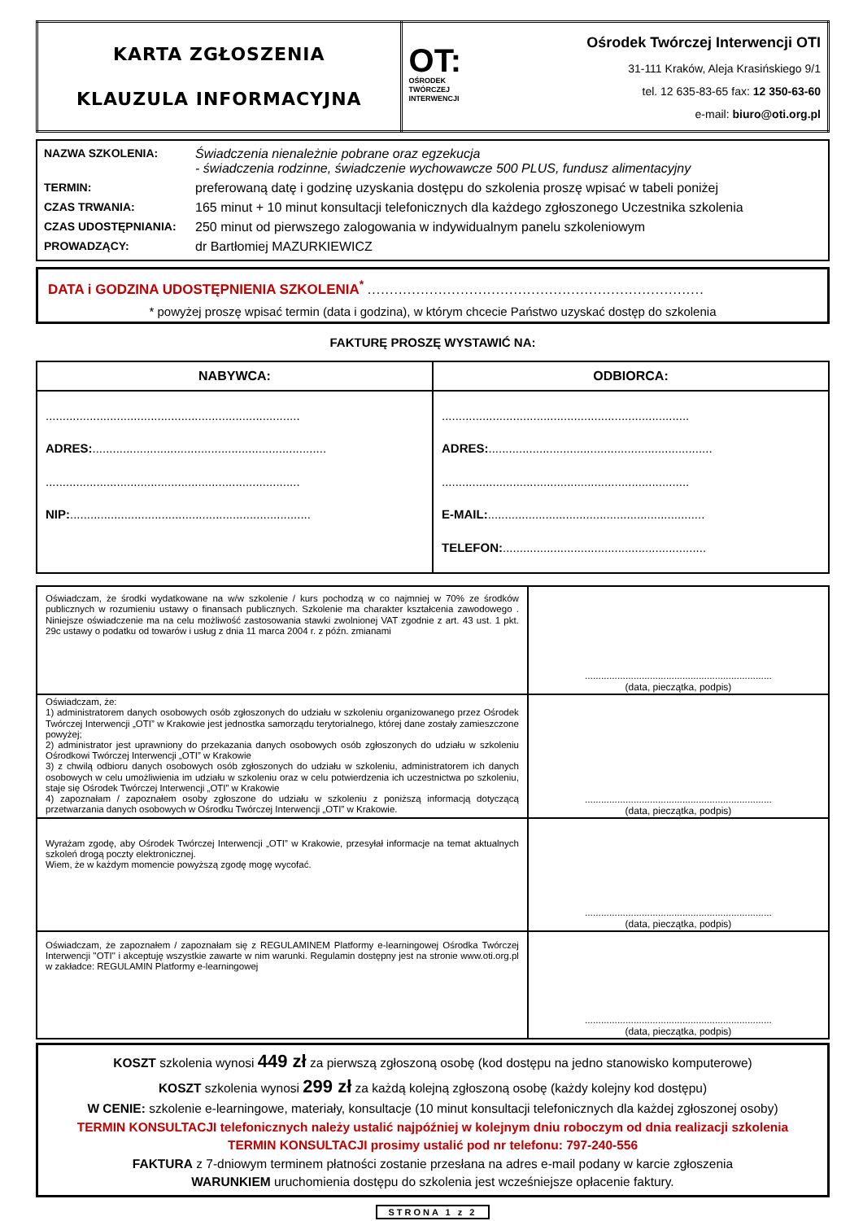| KARTA ZGŁOSZENIA KLAUZULA INFORMACYJNA | OT: OŚRODEK TWÓRCZEJ INTERWENCJI Ośrodek Twórczej Interwencji OTI 31-111 Kraków, Aleja Krasińskiego 9/1 tel. 12 635-83-65 fax: 12 350-63-60 e-mail: biuro@oti.org.pl |
| NAZWA SZKOLENIA: | Świadczenia nienależnie pobrane oraz egzekucja - świadczenia rodzinne, świadczenie wychowawcze 500 PLUS, fundusz alimentacyjny |
| TERMIN: | preferowaną datę i godzinę uzyskania dostępu do szkolenia proszę wpisać w tabeli poniżej |
| CZAS TRWANIA: | 165 minut + 10 minut konsultacji telefonicznych dla każdego zgłoszonego Uczestnika szkolenia |
| CZAS UDOSTĘPNIANIA: | 250 minut od pierwszego zalogowania w indywidualnym panelu szkoleniowym |
| PROWADZĄCY: | dr Bartłomiej MAZURKIEWICZ |
DATA i GODZINA UDOSTĘPNIENIA SZKOLENIA<sup>*</sup> ............................................................................
* powyżej proszę wpisać termin (data i godzina), w którym chcecie Państwo uzyskać dostęp do szkolenia
FAKTURĘ PROSZĘ WYSTAWIĆ NA:
| NABYWCA: | ODBIORCA: |
| --- | --- |
| ........................................................................... ADRES: ..................................................................... ........................................................................... NIP: ....................................................................... | ......................................................................... ADRES: .................................................................. ......................................................................... E-MAIL: ................................................................ TELEFON: ............................................................ |
| Oświadczam, że środki wydatkowane na w/w szkolenie / kurs pochodzą w co najmniej w 70% ze środków publicznych w rozumieniu ustawy o finansach publicznych. Szkolenie ma charakter kształcenia zawodowego . Niniejsze oświadczenie ma na celu możliwość zastosowania stawki zwolnionej VAT zgodnie z art. 43 ust. 1 pkt. 29c ustawy o podatku od towarów i usług z dnia 11 marca 2004 r. z późn. zmianami | ..................................................................... (data, pieczątka, podpis) |
| Oświadczam, że: 1) administratorem danych osobowych osób zgłoszonych do udziału w szkoleniu organizowanego przez Ośrodek Twórczej Interwencji „OTI” w Krakowie jest jednostka samorządu terytorialnego, której dane zostały zamieszczone powyżej; 2) administrator jest uprawniony do przekazania danych osobowych osób zgłoszonych do udziału w szkoleniu Ośrodkowi Twórczej Interwencji „OTI” w Krakowie 3) z chwilą odbioru danych osobowych osób zgłoszonych do udziału w szkoleniu, administratorem ich danych osobowych w celu umożliwienia im udziału w szkoleniu oraz w celu potwierdzenia ich uczestnictwa po szkoleniu, staje się Ośrodek Twórczej Interwencji „OTI” w Krakowie 4) zapoznałam / zapoznałem osoby zgłoszone do udziału w szkoleniu z poniższą informacją dotyczącą przetwarzania danych osobowych w Ośrodku Twórczej Interwencji „OTI” w Krakowie. | ..................................................................... (data, pieczątka, podpis) |
| Wyrażam zgodę, aby Ośrodek Twórczej Interwencji „OTI” w Krakowie, przesyłał informacje na temat aktualnych szkoleń drogą poczty elektronicznej. Wiem, że w każdym momencie powyższą zgodę mogę wycofać. | ..................................................................... (data, pieczątka, podpis) |
| Oświadczam, że zapoznałem / zapoznałam się z REGULAMINEM Platformy e-learningowej Ośrodka Twórczej Interwencji "OTI" i akceptuję wszystkie zawarte w nim warunki. Regulamin dostępny jest na stronie www.oti.org.pl w zakładce: REGULAMIN Platformy e-learningowej | ..................................................................... (data, pieczątka, podpis) |
KOSZT szkolenia wynosi 449 zł za pierwszą zgłoszoną osobę (kod dostępu na jedno stanowisko komputerowe)
KOSZT szkolenia wynosi 299 zł za każdą kolejną zgłoszoną osobę (każdy kolejny kod dostępu)
W CENIE: szkolenie e-learningowe, materiały, konsultacje (10 minut konsultacji telefonicznych dla każdej zgłoszonej osoby)
TERMIN KONSULTACJI telefonicznych należy ustalić najpóźniej w kolejnym dniu roboczym od dnia realizacji szkolenia
TERMIN KONSULTACJI prosimy ustalić pod nr telefonu: 797-240-556
FAKTURA z 7-dniowym terminem płatności zostanie przesłana na adres e-mail podany w karcie zgłoszenia
WARUNKIEM uruchomienia dostępu do szkolenia jest wcześniejsze opłacenie faktury.
STRONA 1 z 2